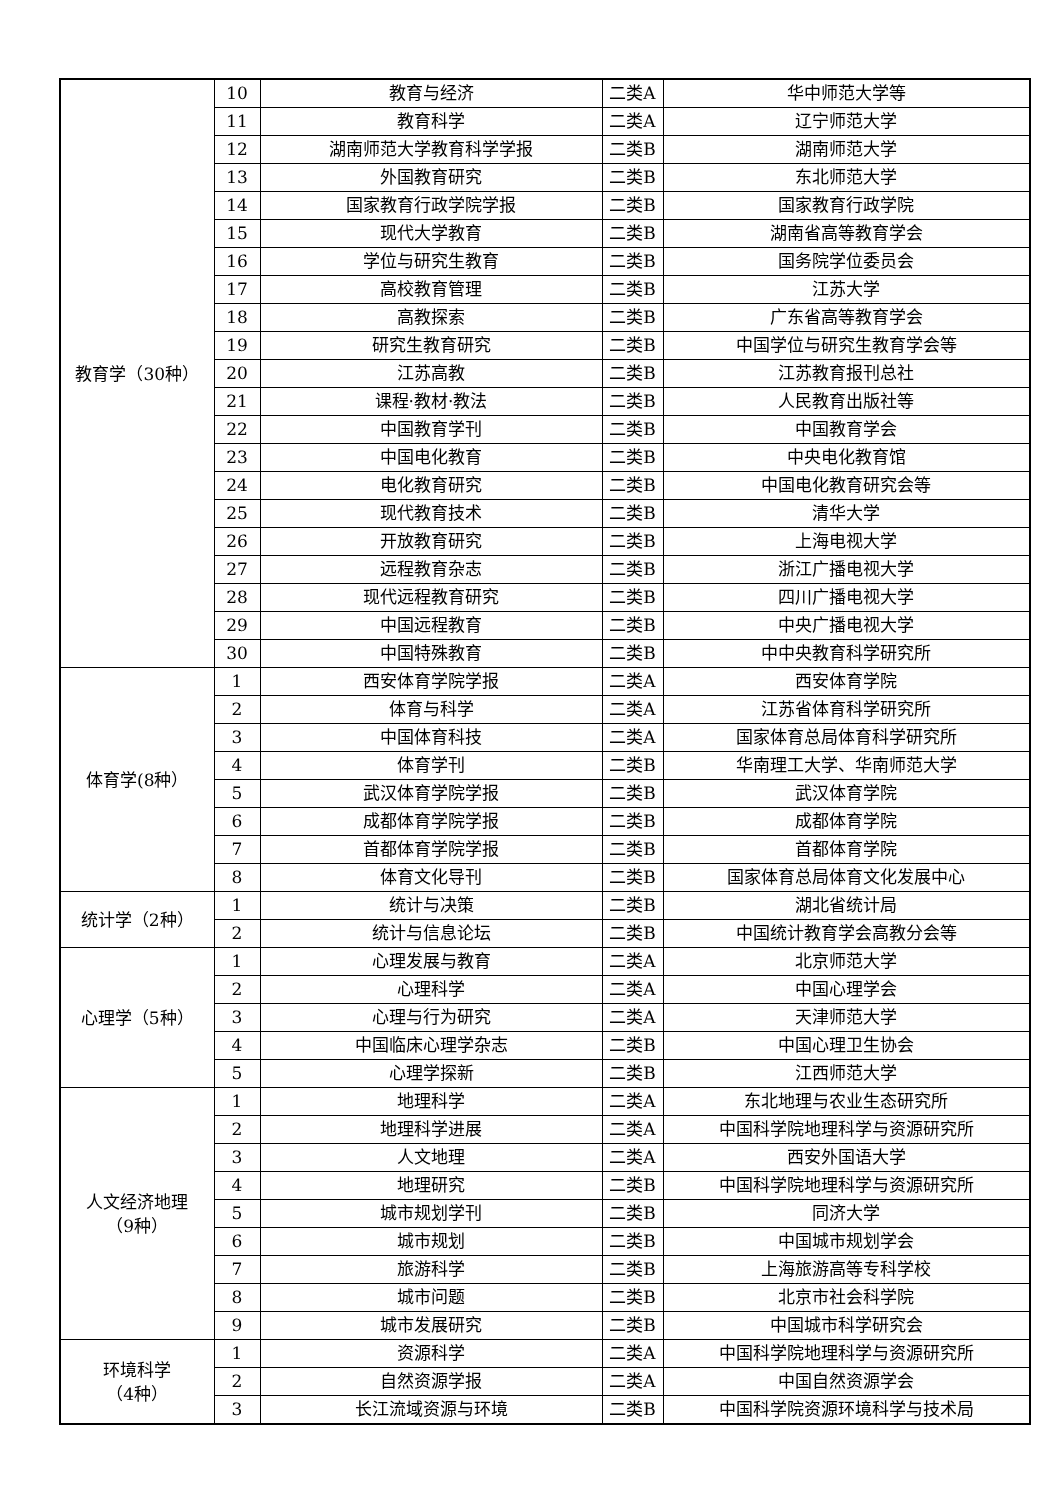| 教育学（30种） | 10 | 教育与经济 | 二类A | 华中师范大学等 |
| | 11 | 教育科学 | 二类A | 辽宁师范大学 |
| | 12 | 湖南师范大学教育科学学报 | 二类B | 湖南师范大学 |
| | 13 | 外国教育研究 | 二类B | 东北师范大学 |
| | 14 | 国家教育行政学院学报 | 二类B | 国家教育行政学院 |
| | 15 | 现代大学教育 | 二类B | 湖南省高等教育学会 |
| | 16 | 学位与研究生教育 | 二类B | 国务院学位委员会 |
| | 17 | 高校教育管理 | 二类B | 江苏大学 |
| | 18 | 高教探索 | 二类B | 广东省高等教育学会 |
| | 19 | 研究生教育研究 | 二类B | 中国学位与研究生教育学会等 |
| | 20 | 江苏高教 | 二类B | 江苏教育报刊总社 |
| | 21 | 课程·教材·教法 | 二类B | 人民教育出版社等 |
| | 22 | 中国教育学刊 | 二类B | 中国教育学会 |
| | 23 | 中国电化教育 | 二类B | 中央电化教育馆 |
| | 24 | 电化教育研究 | 二类B | 中国电化教育研究会等 |
| | 25 | 现代教育技术 | 二类B | 清华大学 |
| | 26 | 开放教育研究 | 二类B | 上海电视大学 |
| | 27 | 远程教育杂志 | 二类B | 浙江广播电视大学 |
| | 28 | 现代远程教育研究 | 二类B | 四川广播电视大学 |
| | 29 | 中国远程教育 | 二类B | 中央广播电视大学 |
| | 30 | 中国特殊教育 | 二类B | 中中央教育科学研究所 |
| 体育学(8种） | 1 | 西安体育学院学报 | 二类A | 西安体育学院 |
| | 2 | 体育与科学 | 二类A | 江苏省体育科学研究所 |
| | 3 | 中国体育科技 | 二类A | 国家体育总局体育科学研究所 |
| | 4 | 体育学刊 | 二类B | 华南理工大学、华南师范大学 |
| | 5 | 武汉体育学院学报 | 二类B | 武汉体育学院 |
| | 6 | 成都体育学院学报 | 二类B | 成都体育学院 |
| | 7 | 首都体育学院学报 | 二类B | 首都体育学院 |
| | 8 | 体育文化导刊 | 二类B | 国家体育总局体育文化发展中心 |
| 统计学（2种） | 1 | 统计与决策 | 二类B | 湖北省统计局 |
| | 2 | 统计与信息论坛 | 二类B | 中国统计教育学会高教分会等 |
| 心理学（5种） | 1 | 心理发展与教育 | 二类A | 北京师范大学 |
| | 2 | 心理科学 | 二类A | 中国心理学会 |
| | 3 | 心理与行为研究 | 二类A | 天津师范大学 |
| | 4 | 中国临床心理学杂志 | 二类B | 中国心理卫生协会 |
| | 5 | 心理学探新 | 二类B | 江西师范大学 |
| 人文经济地理 （9种） | 1 | 地理科学 | 二类A | 东北地理与农业生态研究所 |
| | 2 | 地理科学进展 | 二类A | 中国科学院地理科学与资源研究所 |
| | 3 | 人文地理 | 二类A | 西安外国语大学 |
| | 4 | 地理研究 | 二类B | 中国科学院地理科学与资源研究所 |
| | 5 | 城市规划学刊 | 二类B | 同济大学 |
| | 6 | 城市规划 | 二类B | 中国城市规划学会 |
| | 7 | 旅游科学 | 二类B | 上海旅游高等专科学校 |
| | 8 | 城市问题 | 二类B | 北京市社会科学院 |
| | 9 | 城市发展研究 | 二类B | 中国城市科学研究会 |
| 环境科学 （4种） | 1 | 资源科学 | 二类A | 中国科学院地理科学与资源研究所 |
| | 2 | 自然资源学报 | 二类A | 中国自然资源学会 |
| | 3 | 长江流域资源与环境 | 二类B | 中国科学院资源环境科学与技术局 |